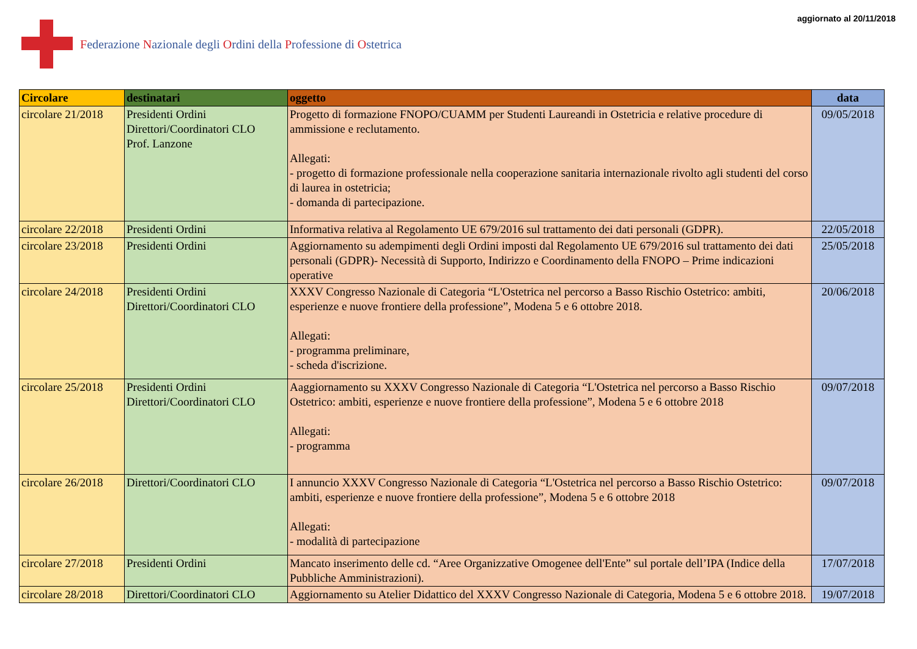Federazione Nazionale degli Ordini della Professione di Ostetrica
aggiornato al 20/11/2018
| Circolare | destinatari | oggetto | data |
| --- | --- | --- | --- |
| circolare 21/2018 | Presidenti Ordini Direttori/Coordinatori CLO Prof. Lanzone | Progetto di formazione FNOPO/CUAMM per Studenti Laureandi in Ostetricia e relative procedure di ammissione e reclutamento. Allegati: - progetto di formazione professionale nella cooperazione sanitaria internazionale rivolto agli studenti del corso di laurea in ostetricia; - domanda di partecipazione. | 09/05/2018 |
| circolare 22/2018 | Presidenti Ordini | Informativa relativa al Regolamento UE 679/2016 sul trattamento dei dati personali (GDPR). | 22/05/2018 |
| circolare 23/2018 | Presidenti Ordini | Aggiornamento su adempimenti degli Ordini imposti dal Regolamento UE 679/2016 sul trattamento dei dati personali (GDPR)- Necessità di Supporto, Indirizzo e Coordinamento della FNOPO – Prime indicazioni operative | 25/05/2018 |
| circolare 24/2018 | Presidenti Ordini Direttori/Coordinatori CLO | XXXV Congresso Nazionale di Categoria “L'Ostetrica nel percorso a Basso Rischio Ostetrico: ambiti, esperienze e nuove frontiere della professione”, Modena 5 e 6 ottobre 2018. Allegati: - programma preliminare, - scheda d'iscrizione. | 20/06/2018 |
| circolare 25/2018 | Presidenti Ordini Direttori/Coordinatori CLO | Aaggiornamento su XXXV Congresso Nazionale di Categoria “L'Ostetrica nel percorso a Basso Rischio Ostetrico: ambiti, esperienze e nuove frontiere della professione”, Modena 5 e 6 ottobre 2018 Allegati: - programma | 09/07/2018 |
| circolare 26/2018 | Direttori/Coordinatori CLO | I annuncio XXXV Congresso Nazionale di Categoria “L'Ostetrica nel percorso a Basso Rischio Ostetrico: ambiti, esperienze e nuove frontiere della professione”, Modena 5 e 6 ottobre 2018 Allegati: - modalità di partecipazione | 09/07/2018 |
| circolare 27/2018 | Presidenti Ordini | Mancato inserimento delle cd. “Aree Organizzative Omogenee dell'Ente” sul portale dell’IPA (Indice della Pubbliche Amministrazioni). | 17/07/2018 |
| circolare 28/2018 | Direttori/Coordinatori CLO | Aggiornamento su Atelier Didattico del XXXV Congresso Nazionale di Categoria, Modena 5 e 6 ottobre 2018. | 19/07/2018 |